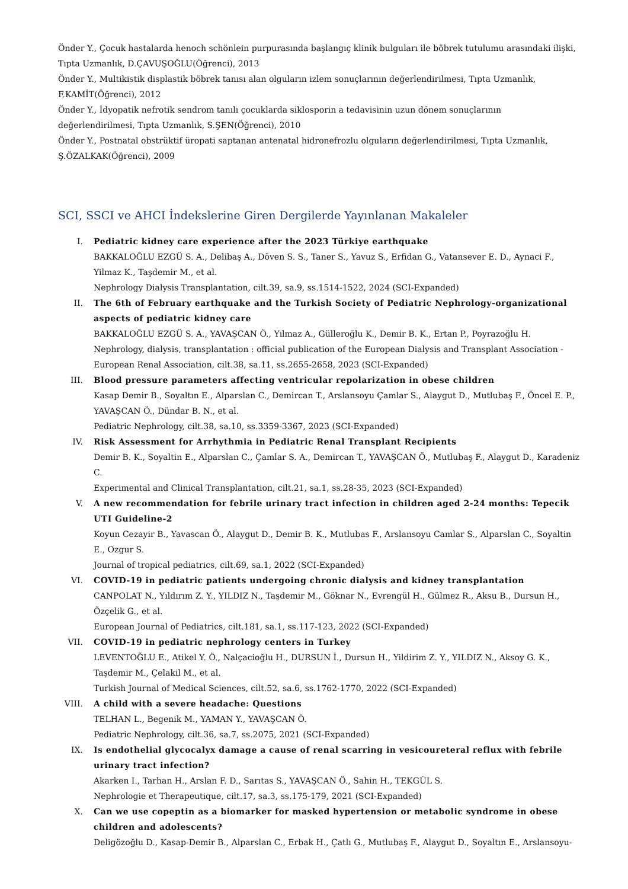Önder Y., Çocuk hastalarda henoch schönlein purpurasında başlangıç klinik bulguları ile böbrek tutulumu arasındaki ilişki, Tıpta Uzmanlık, D.ÇAVUŞOĞLU(Öğrenci), 2013
Önder Y., Multikistik displastik böbrek tanısı alan olguların izlem sonuçlarının değerlendirilmesi, Tıpta Uzmanlık, F.KAMİT(Öğrenci), 2012
Önder Y., İdyopatik nefrotik sendrom tanılı çocuklarda siklosporin a tedavisinin uzun dönem sonuçlarının değerlendirilmesi, Tıpta Uzmanlık, S.ŞEN(Öğrenci), 2010
Önder Y., Postnatal obstrüktif üropati saptanan antenatal hidronefrozlu olguların değerlendirilmesi, Tıpta Uzmanlık, Ş.ÖZALKAK(Öğrenci), 2009
SCI, SSCI ve AHCI İndekslerine Giren Dergilerde Yayınlanan Makaleler
I. Pediatric kidney care experience after the 2023 Türkiye earthquake
BAKKALOĞLU EZGÜ S. A., Delibaş A., Döven S. S., Taner S., Yavuz S., Erfidan G., Vatansever E. D., Aynaci F., Yilmaz K., Taşdemir M., et al.
Nephrology Dialysis Transplantation, cilt.39, sa.9, ss.1514-1522, 2024 (SCI-Expanded)
II. The 6th of February earthquake and the Turkish Society of Pediatric Nephrology-organizational aspects of pediatric kidney care
BAKKALOĞLU EZGÜ S. A., YAVAŞCAN Ö., Yılmaz A., Gülleroğlu K., Demir B. K., Ertan P., Poyrazoğlu H.
Nephrology, dialysis, transplantation : official publication of the European Dialysis and Transplant Association - European Renal Association, cilt.38, sa.11, ss.2655-2658, 2023 (SCI-Expanded)
III. Blood pressure parameters affecting ventricular repolarization in obese children
Kasap Demir B., Soyaltın E., Alparslan C., Demircan T., Arslansoyu Çamlar S., Alaygut D., Mutlubaş F., Öncel E. P., YAVAŞCAN Ö., Dündar B. N., et al.
Pediatric Nephrology, cilt.38, sa.10, ss.3359-3367, 2023 (SCI-Expanded)
IV. Risk Assessment for Arrhythmia in Pediatric Renal Transplant Recipients
Demir B. K., Soyaltin E., Alparslan C., Çamlar S. A., Demircan T., YAVAŞCAN Ö., Mutlubaş F., Alaygut D., Karadeniz C.
Experimental and Clinical Transplantation, cilt.21, sa.1, ss.28-35, 2023 (SCI-Expanded)
V. A new recommendation for febrile urinary tract infection in children aged 2-24 months: Tepecik UTI Guideline-2
Koyun Cezayir B., Yavascan Ö., Alaygut D., Demir B. K., Mutlubas F., Arslansoyu Camlar S., Alparslan C., Soyaltin E., Ozgur S.
Journal of tropical pediatrics, cilt.69, sa.1, 2022 (SCI-Expanded)
VI. COVID-19 in pediatric patients undergoing chronic dialysis and kidney transplantation
CANPOLAT N., Yıldırım Z. Y., YILDIZ N., Taşdemir M., Göknar N., Evrengül H., Gülmez R., Aksu B., Dursun H., Özçelik G., et al.
European Journal of Pediatrics, cilt.181, sa.1, ss.117-123, 2022 (SCI-Expanded)
VII. COVID-19 in pediatric nephrology centers in Turkey
LEVENTOĞLU E., Atikel Y. Ö., Nalçacioğlu H., DURSUN İ., Dursun H., Yildirim Z. Y., YILDIZ N., Aksoy G. K., Taşdemir M., Çelakil M., et al.
Turkish Journal of Medical Sciences, cilt.52, sa.6, ss.1762-1770, 2022 (SCI-Expanded)
VIII. A child with a severe headache: Questions
TELHAN L., Begenik M., YAMAN Y., YAVAŞCAN Ö.
Pediatric Nephrology, cilt.36, sa.7, ss.2075, 2021 (SCI-Expanded)
IX. Is endothelial glycocalyx damage a cause of renal scarring in vesicoureteral reflux with febrile urinary tract infection?
Akarken I., Tarhan H., Arslan F. D., Sarıtas S., YAVAŞCAN Ö., Sahin H., TEKGÜL S.
Nephrologie et Therapeutique, cilt.17, sa.3, ss.175-179, 2021 (SCI-Expanded)
X. Can we use copeptin as a biomarker for masked hypertension or metabolic syndrome in obese children and adolescents?
Deligözoğlu D., Kasap-Demir B., Alparslan C., Erbak H., Çatlı G., Mutlubaş F., Alaygut D., Soyaltın E., Arslansoyu-